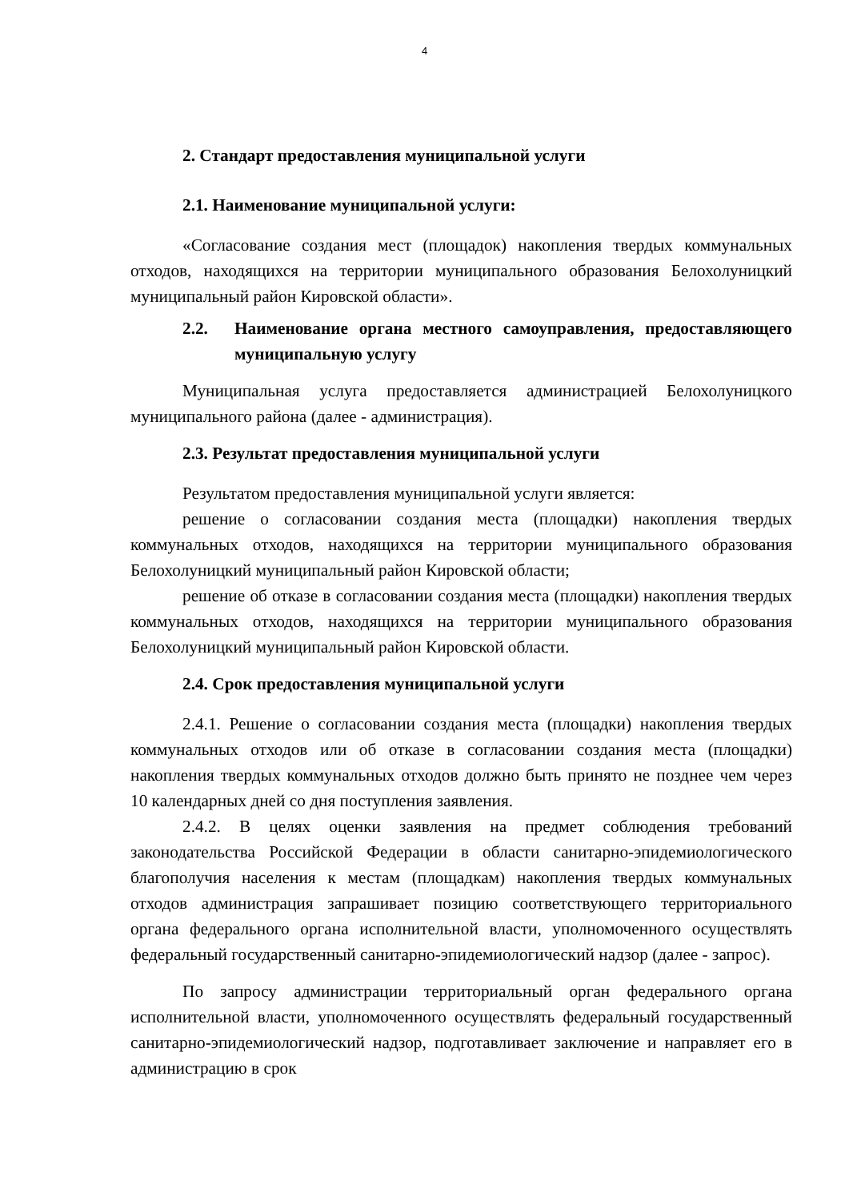4
2. Стандарт предоставления муниципальной услуги
2.1. Наименование муниципальной услуги:
«Согласование создания мест (площадок) накопления твердых коммунальных отходов, находящихся на территории муниципального образования Белохолуницкий муниципальный район Кировской области».
2.2. Наименование органа местного самоуправления, предоставляющего муниципальную услугу
Муниципальная услуга предоставляется администрацией Белохолуницкого муниципального района (далее - администрация).
2.3. Результат предоставления муниципальной услуги
Результатом предоставления муниципальной услуги является:
решение о согласовании создания места (площадки) накопления твердых коммунальных отходов, находящихся на территории муниципального образования Белохолуницкий муниципальный район Кировской области;
решение об отказе в согласовании создания места (площадки) накопления твердых коммунальных отходов, находящихся на территории муниципального образования Белохолуницкий муниципальный район Кировской области.
2.4. Срок предоставления муниципальной услуги
2.4.1. Решение о согласовании создания места (площадки) накопления твердых коммунальных отходов или об отказе в согласовании создания места (площадки) накопления твердых коммунальных отходов должно быть принято не позднее чем через 10 календарных дней со дня поступления заявления.
2.4.2. В целях оценки заявления на предмет соблюдения требований законодательства Российской Федерации в области санитарно-эпидемиологического благополучия населения к местам (площадкам) накопления твердых коммунальных отходов администрация запрашивает позицию соответствующего территориального органа федерального органа исполнительной власти, уполномоченного осуществлять федеральный государственный санитарно-эпидемиологический надзор (далее - запрос).
По запросу администрации территориальный орган федерального органа исполнительной власти, уполномоченного осуществлять федеральный государственный санитарно-эпидемиологический надзор, подготавливает заключение и направляет его в администрацию в срок